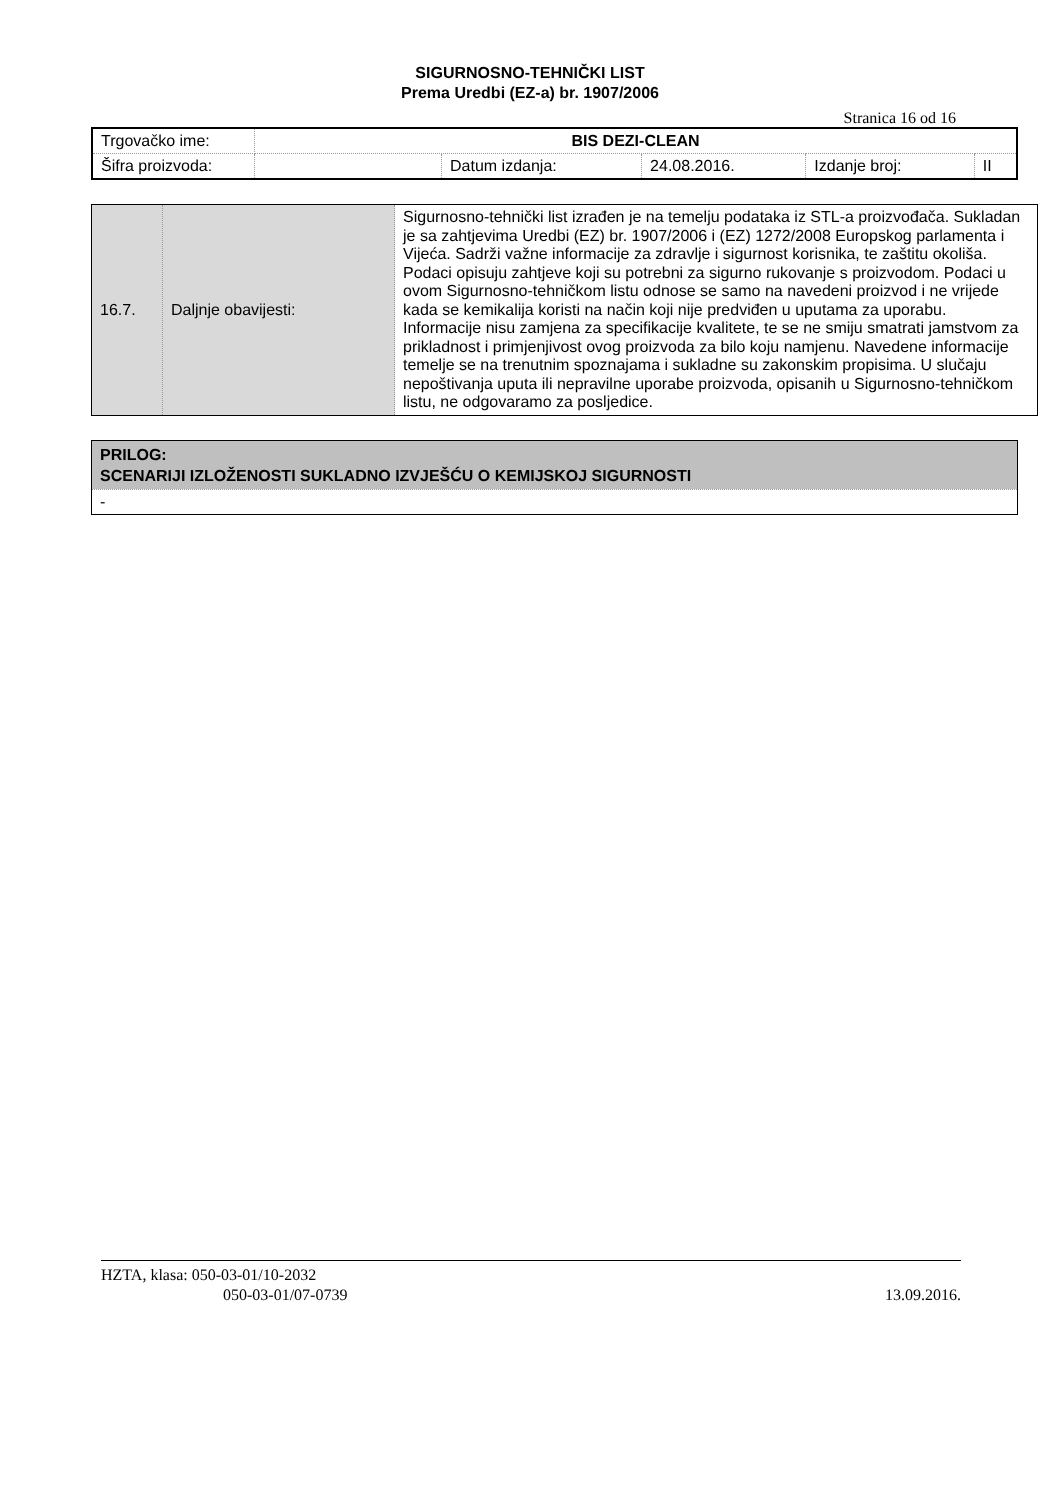SIGURNOSNO-TEHNIČKI LIST
Prema Uredbi (EZ-a) br. 1907/2006
Stranica 16 od 16
| Trgovačko ime: | BIS DEZI-CLEAN | | | | |
| Šifra proizvoda: | | Datum izdanja: | 24.08.2016. | Izdanje broj: | II |
| 16.7. | Daljnje obavijesti: | Sigurnosno-tehnički list izrađen je na temelju podataka iz STL-a proizvođača. Sukladan je sa zahtjevima Uredbi (EZ) br. 1907/2006 i (EZ) 1272/2008 Europskog parlamenta i Vijeća. Sadrži važne informacije za zdravlje i sigurnost korisnika, te zaštitu okoliša. Podaci opisuju zahtjeve koji su potrebni za sigurno rukovanje s proizvodom. Podaci u ovom Sigurnosno-tehničkom listu odnose se samo na navedeni proizvod i ne vrijede kada se kemikalija koristi na način koji nije predviđen u uputama za uporabu. Informacije nisu zamjena za specifikacije kvalitete, te se ne smiju smatrati jamstvom za prikladnost i primjenjivost ovog proizvoda za bilo koju namjenu. Navedene informacije temelje se na trenutnim spoznajama i sukladne su zakonskim propisima. U slučaju nepoštivanja uputa ili nepravilne uporabe proizvoda, opisanih u Sigurnosno-tehničkom listu, ne odgovaramo za posljedice. |
| PRILOG: SCENARIJI IZLOŽENOSTI SUKLADNO IZVJEŠĆU O KEMIJSKOJ SIGURNOSTI |
| - |
HZTA, klasa: 050-03-01/10-2032
050-03-01/07-0739 13.09.2016.